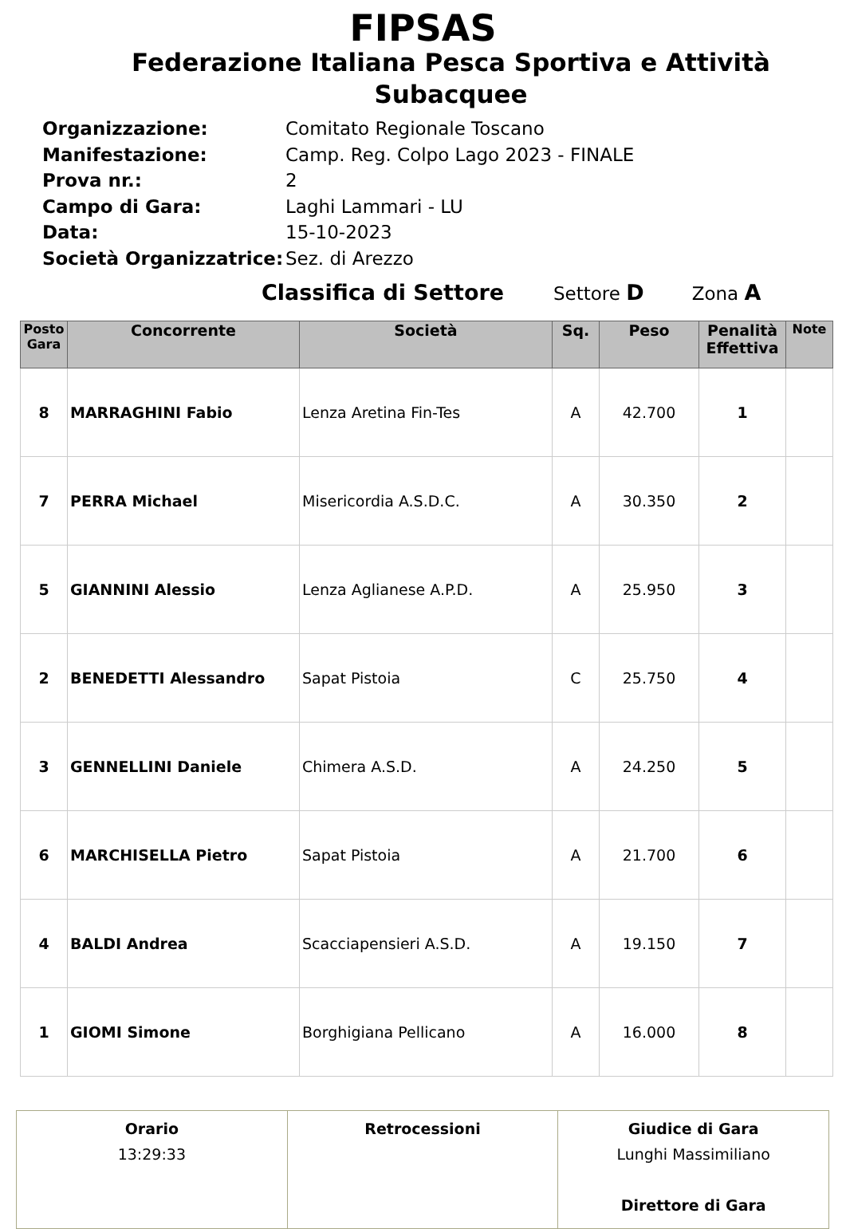FIPSAS
Federazione Italiana Pesca Sportiva e Attività Subacquee
| Organizzazione: | Comitato Regionale Toscano |
| Manifestazione: | Camp. Reg. Colpo Lago 2023 - FINALE |
| Prova nr.: | 2 |
| Campo di Gara: | Laghi Lammari - LU |
| Data: | 15-10-2023 |
| Società Organizzatrice: | Sez. di Arezzo |
Classifica di Settore Settore D Zona A
| Posto Gara | Concorrente | Società | Sq. | Peso | Penalità Effettiva | Note |
| --- | --- | --- | --- | --- | --- | --- |
| 8 | MARRAGHINI Fabio | Lenza Aretina Fin-Tes | A | 42.700 | 1 | |
| 7 | PERRA Michael | Misericordia A.S.D.C. | A | 30.350 | 2 | |
| 5 | GIANNINI Alessio | Lenza Aglianese A.P.D. | A | 25.950 | 3 | |
| 2 | BENEDETTI Alessandro | Sapat Pistoia | C | 25.750 | 4 | |
| 3 | GENNELLINI Daniele | Chimera A.S.D. | A | 24.250 | 5 | |
| 6 | MARCHISELLA Pietro | Sapat Pistoia | A | 21.700 | 6 | |
| 4 | BALDI Andrea | Scacciapensieri A.S.D. | A | 19.150 | 7 | |
| 1 | GIOMI Simone | Borghigiana Pellicano | A | 16.000 | 8 | |
| Orario 13:29:33 | Retrocessioni | Giudice di Gara Lunghi Massimiliano Direttore di Gara |